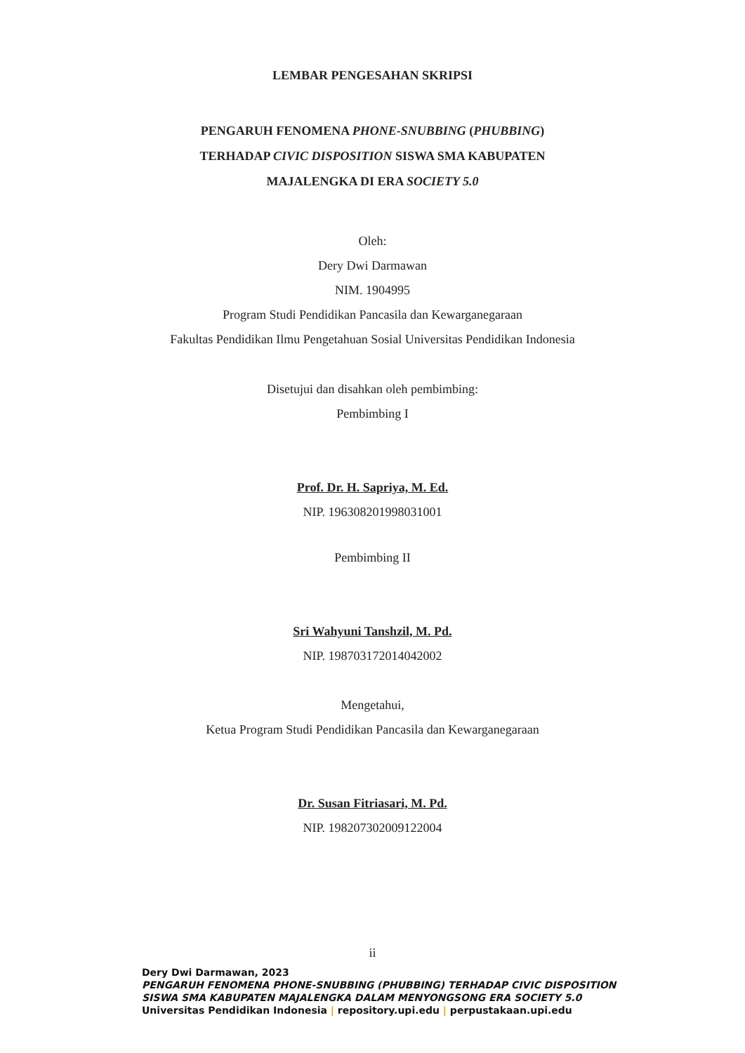LEMBAR PENGESAHAN SKRIPSI
PENGARUH FENOMENA PHONE-SNUBBING (PHUBBING)
TERHADAP CIVIC DISPOSITION SISWA SMA KABUPATEN
MAJALENGKA DI ERA SOCIETY 5.0
Oleh:
Dery Dwi Darmawan
NIM. 1904995
Program Studi Pendidikan Pancasila dan Kewarganegaraan
Fakultas Pendidikan Ilmu Pengetahuan Sosial Universitas Pendidikan Indonesia
Disetujui dan disahkan oleh pembimbing:
Pembimbing I
Prof. Dr. H. Sapriya, M. Ed.
NIP. 196308201998031001
Pembimbing II
Sri Wahyuni Tanshzil, M. Pd.
NIP. 198703172014042002
Mengetahui,
Ketua Program Studi Pendidikan Pancasila dan Kewarganegaraan
Dr. Susan Fitriasari, M. Pd.
NIP. 198207302009122004
ii
Dery Dwi Darmawan, 2023
PENGARUH FENOMENA PHONE-SNUBBING (PHUBBING) TERHADAP CIVIC DISPOSITION
SISWA SMA KABUPATEN MAJALENGKA DALAM MENYONGSONG ERA SOCIETY 5.0
Universitas Pendidikan Indonesia | repository.upi.edu | perpustakaan.upi.edu